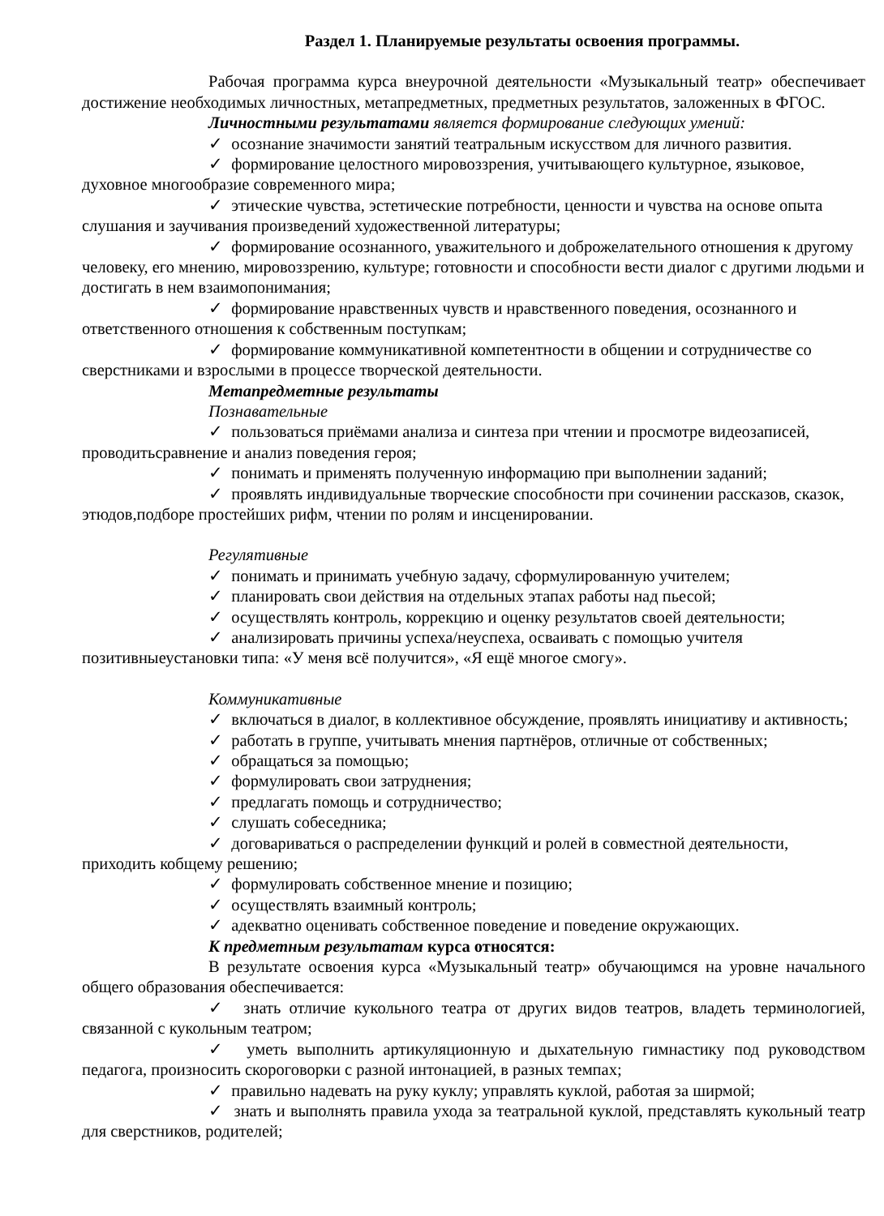Раздел 1. Планируемые результаты освоения программы.
Рабочая программа курса внеурочной деятельности «Музыкальный театр» обеспечивает достижение необходимых личностных, метапредметных, предметных результатов, заложенных в ФГОС.
Личностными результатами является формирование следующих умений:
✓ осознание значимости занятий театральным искусством для личного развития.
✓ формирование целостного мировоззрения, учитывающего культурное, языковое, духовное многообразие современного мира;
✓ этические чувства, эстетические потребности, ценности и чувства на основе опыта слушания и заучивания произведений художественной литературы;
✓ формирование осознанного, уважительного и доброжелательного отношения к другому человеку, его мнению, мировоззрению, культуре; готовности и способности вести диалог с другими людьми и достигать в нем взаимопонимания;
✓ формирование нравственных чувств и нравственного поведения, осознанного и ответственного отношения к собственным поступкам;
✓ формирование коммуникативной компетентности в общении и сотрудничестве со сверстниками и взрослыми в процессе творческой деятельности.
Метапредметные результаты
Познавательные
✓ пользоваться приёмами анализа и синтеза при чтении и просмотре видеозаписей, проводитьсравнение и анализ поведения героя;
✓ понимать и применять полученную информацию при выполнении заданий;
✓ проявлять индивидуальные творческие способности при сочинении рассказов, сказок, этюдов,подборе простейших рифм, чтении по ролям и инсценировании.
Регулятивные
✓ понимать и принимать учебную задачу, сформулированную учителем;
✓ планировать свои действия на отдельных этапах работы над пьесой;
✓ осуществлять контроль, коррекцию и оценку результатов своей деятельности;
✓ анализировать причины успеха/неуспеха, осваивать с помощью учителя позитивныеустановки типа: «У меня всё получится», «Я ещё многое смогу».
Коммуникативные
✓ включаться в диалог, в коллективное обсуждение, проявлять инициативу и активность;
✓ работать в группе, учитывать мнения партнёров, отличные от собственных;
✓ обращаться за помощью;
✓ формулировать свои затруднения;
✓ предлагать помощь и сотрудничество;
✓ слушать собеседника;
✓ договариваться о распределении функций и ролей в совместной деятельности, приходить кобщему решению;
✓ формулировать собственное мнение и позицию;
✓ осуществлять взаимный контроль;
✓ адекватно оценивать собственное поведение и поведение окружающих.
К предметным результатам курса относятся:
В результате освоения курса «Музыкальный театр» обучающимся на уровне начального общего образования обеспечивается:
✓ знать отличие кукольного театра от других видов театров, владеть терминологией, связанной с кукольным театром;
✓ уметь выполнить артикуляционную и дыхательную гимнастику под руководством педагога, произносить скороговорки с разной интонацией, в разных темпах;
✓ правильно надевать на руку куклу; управлять куклой, работая за ширмой;
✓ знать и выполнять правила ухода за театральной куклой, представлять кукольный театр для сверстников, родителей;